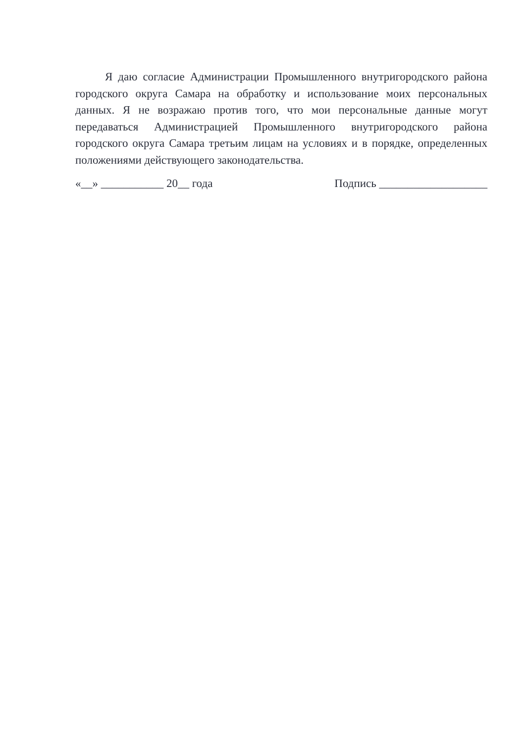Я даю согласие Администрации Промышленного внутригородского района городского округа Самара на обработку и использование моих персональных данных. Я не возражаю против того, что мои персональные данные могут передаваться Администрацией Промышленного внутригородского района городского округа Самара третьим лицам на условиях и в порядке, определенных положениями действующего законодательства.
«__» ___________ 20__ года Подпись ___________________